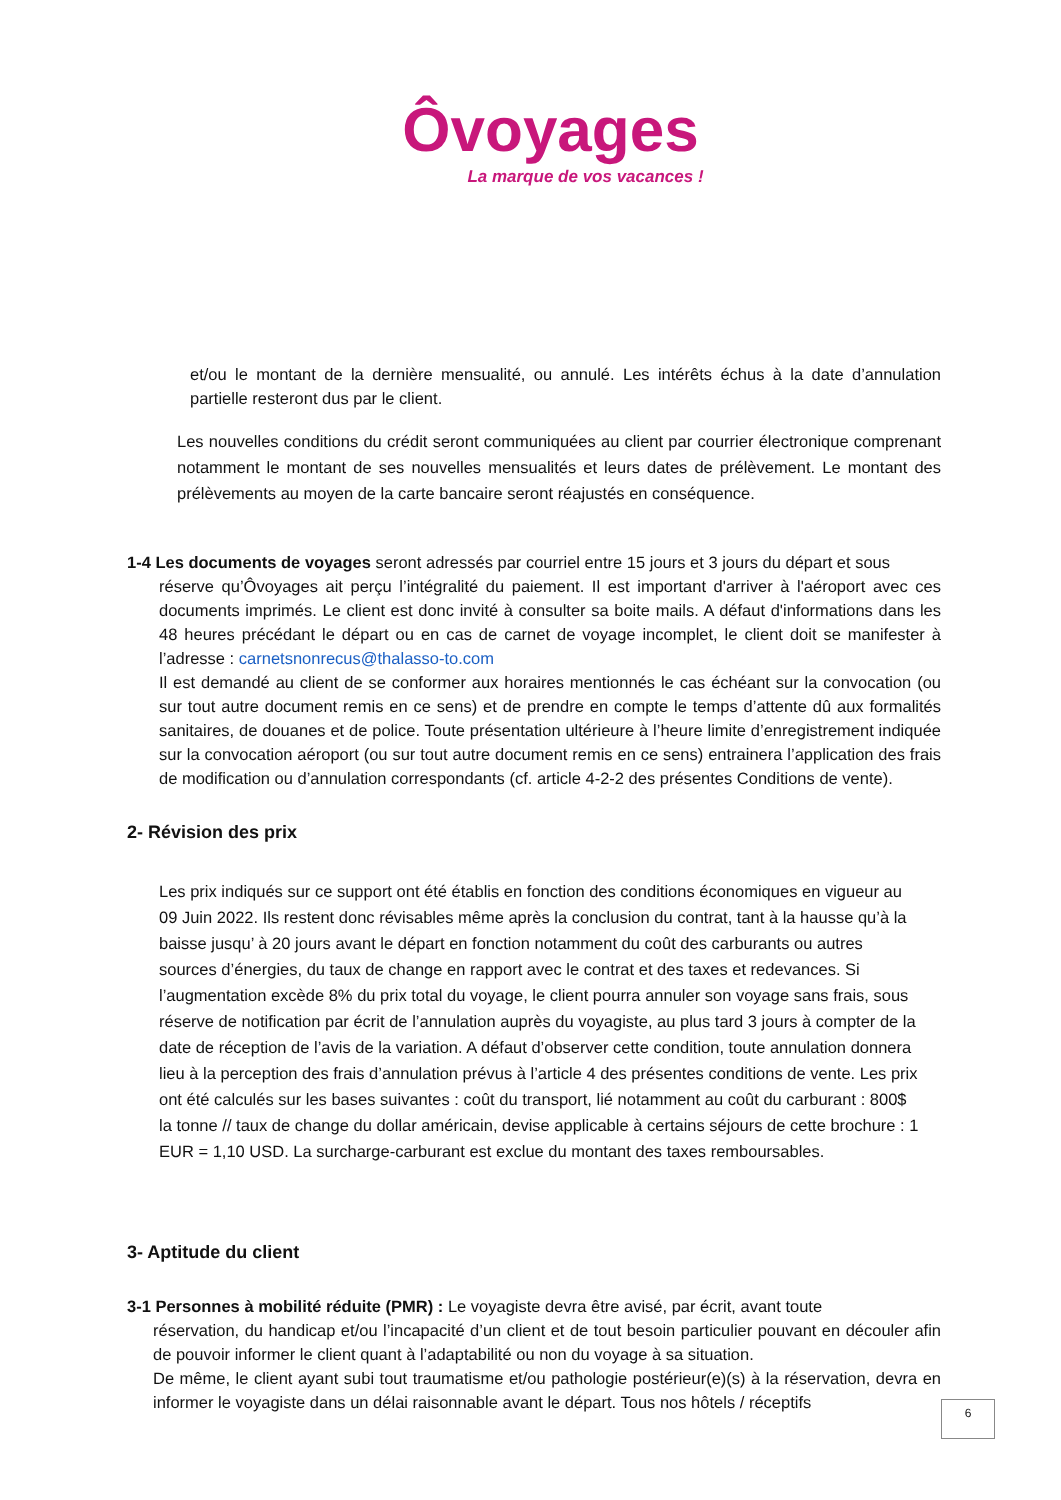Ôvoyages
La marque de vos vacances !
et/ou le montant de la dernière mensualité, ou annulé. Les intérêts échus à la date d’annulation partielle resteront dus par le client.
Les nouvelles conditions du crédit seront communiquées au client par courrier électronique comprenant notamment le montant de ses nouvelles mensualités et leurs dates de prélèvement. Le montant des prélèvements au moyen de la carte bancaire seront réajustés en conséquence.
1-4 Les documents de voyages seront adressés par courriel entre 15 jours et 3 jours du départ et sous
réserve qu’Ôvoyages ait perçu l’intégralité du paiement. Il est important d'arriver à l'aéroport avec ces documents imprimés. Le client est donc invité à consulter sa boite mails. A défaut d'informations dans les 48 heures précédant le départ ou en cas de carnet de voyage incomplet, le client doit se manifester à l’adresse : carnetsnonrecus@thalasso-to.com
Il est demandé au client de se conformer aux horaires mentionnés le cas échéant sur la convocation (ou sur tout autre document remis en ce sens) et de prendre en compte le temps d’attente dû aux formalités sanitaires, de douanes et de police. Toute présentation ultérieure à l’heure limite d’enregistrement indiquée sur la convocation aéroport (ou sur tout autre document remis en ce sens) entrainera l’application des frais de modification ou d’annulation correspondants (cf. article 4-2-2 des présentes Conditions de vente).
2- Révision des prix
Les prix indiqués sur ce support ont été établis en fonction des conditions économiques en vigueur au 09 Juin 2022. Ils restent donc révisables même après la conclusion du contrat, tant à la hausse qu’à la baisse jusqu’ à 20 jours avant le départ en fonction notamment du coût des carburants ou autres sources d’énergies, du taux de change en rapport avec le contrat et des taxes et redevances. Si l’augmentation excède 8% du prix total du voyage, le client pourra annuler son voyage sans frais, sous réserve de notification par écrit de l’annulation auprès du voyagiste, au plus tard 3 jours à compter de la date de réception de l’avis de la variation. A défaut d’observer cette condition, toute annulation donnera lieu à la perception des frais d’annulation prévus à l’article 4 des présentes conditions de vente. Les prix ont été calculés sur les bases suivantes : coût du transport, lié notamment au coût du carburant : 800$ la tonne // taux de change du dollar américain, devise applicable à certains séjours de cette brochure : 1 EUR = 1,10 USD. La surcharge-carburant est exclue du montant des taxes remboursables.
3- Aptitude du client
3-1 Personnes à mobilité réduite (PMR) : Le voyagiste devra être avisé, par écrit, avant toute
réservation, du handicap et/ou l’incapacité d’un client et de tout besoin particulier pouvant en découler afin de pouvoir informer le client quant à l’adaptabilité ou non du voyage à sa situation.
De même, le client ayant subi tout traumatisme et/ou pathologie postérieur(e)(s) à la réservation, devra en informer le voyagiste dans un délai raisonnable avant le départ. Tous nos hôtels / réceptifs
6